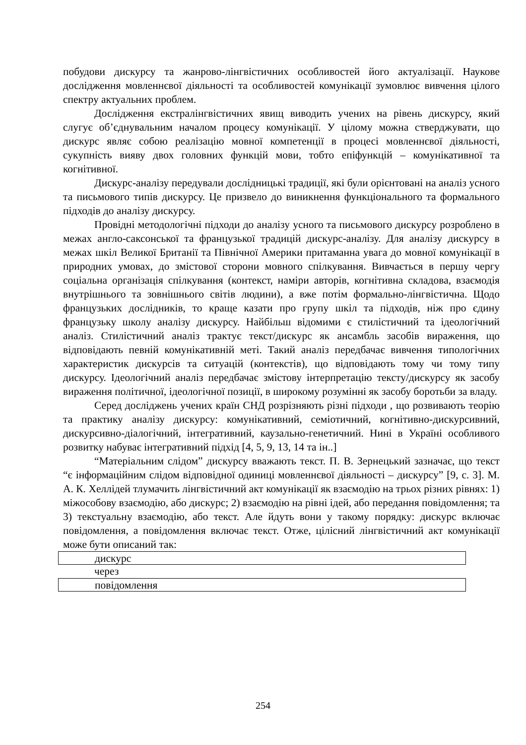побудови дискурсу та жанрово-лінгвістичних особливостей його актуалізації. Наукове дослідження мовленнєвої діяльності та особливостей комунікації зумовлює вивчення цілого спектру актуальних проблем.
Дослідження екстралінгвістичних явищ виводить учених на рівень дискурсу, який слугує об’єднувальним началом процесу комунікації. У цілому можна стверджувати, що дискурс являє собою реалізацію мовної компетенції в процесі мовленнєвої діяльності, сукупність вияву двох головних функцій мови, тобто епіфункцій – комунікативної та когнітивної.
Дискурс-аналізу передували дослідницькі традиції, які були орієнтовані на аналіз усного та письмового типів дискурсу. Це призвело до виникнення функціонального та формального підходів до аналізу дискурсу.
Провідні методологічні підходи до аналізу усного та письмового дискурсу розроблено в межах англо-саксонської та французької традицій дискурс-аналізу. Для аналізу дискурсу в межах шкіл Великої Британії та Північної Америки притаманна увага до мовної комунікації в природних умовах, до змістової сторони мовного спілкування. Вивчається в першу чергу соціальна організація спілкування (контекст, наміри авторів, когнітивна складова, взаємодія внутрішнього та зовнішнього світів людини), а вже потім формально-лінгвістична. Щодо французьких дослідників, то краще казати про групу шкіл та підходів, ніж про єдину французьку школу аналізу дискурсу. Найбільш відомими є стилістичний та ідеологічний аналіз. Стилістичний аналіз трактує текст/дискурс як ансамбль засобів вираження, що відповідають певній комунікативній меті. Такий аналіз передбачає вивчення типологічних характеристик дискурсів та ситуацій (контекстів), що відповідають тому чи тому типу дискурсу. Ідеологічний аналіз передбачає змістову інтерпретацію тексту/дискурсу як засобу вираження політичної, ідеологічної позиції, в широкому розумінні як засобу боротьби за владу.
Серед досліджень учених країн СНД розрізняють різні підходи , що розвивають теорію та практику аналізу дискурсу: комунікативний, семіотичний, когнітивно-дискурсивний, дискурсивно-діалогічний, інтегративний, каузально-генетичний. Нині в Україні особливого розвитку набуває інтегративний підхід [4, 5, 9, 13, 14 та ін..]
“Матеріальним слідом” дискурсу вважають текст. П. В. Зернецький зазначає, що текст “є інформаційним слідом відповідної одиниці мовленнєвої діяльності – дискурсу” [9, с. 3]. М. А. К. Хеллідей тлумачить лінгвістичний акт комунікації як взаємодію на трьох різних рівнях: 1) міжособову взаємодію, або дискурс; 2) взаємодію на рівні ідей, або передання повідомлення; та 3) текстуальну взаємодію, або текст. Але йдуть вони у такому порядку: дискурс включає повідомлення, а повідомлення включає текст. Отже, цілісний лінгвістичний акт комунікації може бути описаний так:
дискурс
через
повідомлення
254